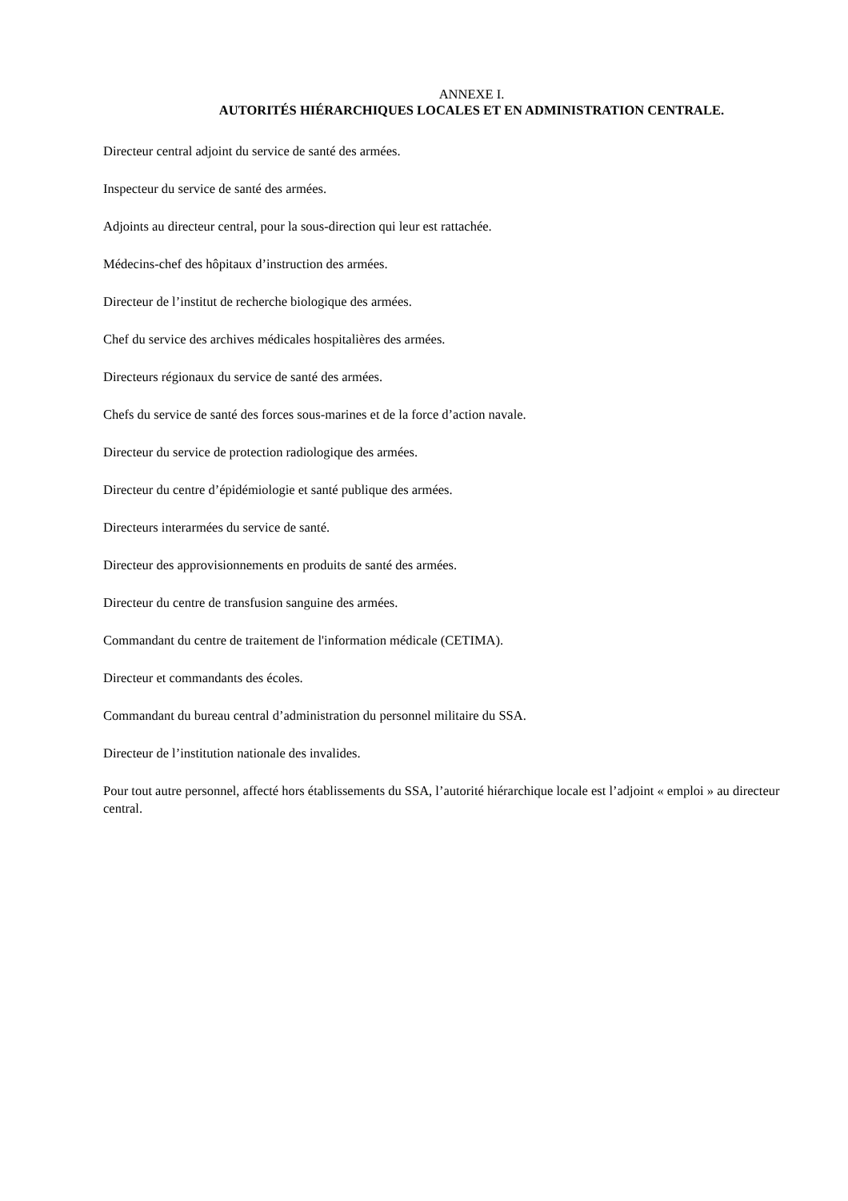ANNEXE I.
AUTORITÉS HIÉRARCHIQUES LOCALES ET EN ADMINISTRATION CENTRALE.
Directeur central adjoint du service de santé des armées.
Inspecteur du service de santé des armées.
Adjoints au directeur central, pour la sous-direction qui leur est rattachée.
Médecins-chef des hôpitaux d’instruction des armées.
Directeur de l’institut de recherche biologique des armées.
Chef du service des archives médicales hospitalières des armées.
Directeurs régionaux du service de santé des armées.
Chefs du service de santé des forces sous-marines et de la force d’action navale.
Directeur du service de protection radiologique des armées.
Directeur du centre d’épidémiologie et santé publique des armées.
Directeurs interarmées du service de santé.
Directeur des approvisionnements en produits de santé des armées.
Directeur du centre de transfusion sanguine des armées.
Commandant du centre de traitement de l'information médicale (CETIMA).
Directeur et commandants des écoles.
Commandant du bureau central d’administration du personnel militaire du SSA.
Directeur de l’institution nationale des invalides.
Pour tout autre personnel, affecté hors établissements du SSA, l’autorité hiérarchique locale est l’adjoint « emploi » au directeur central.